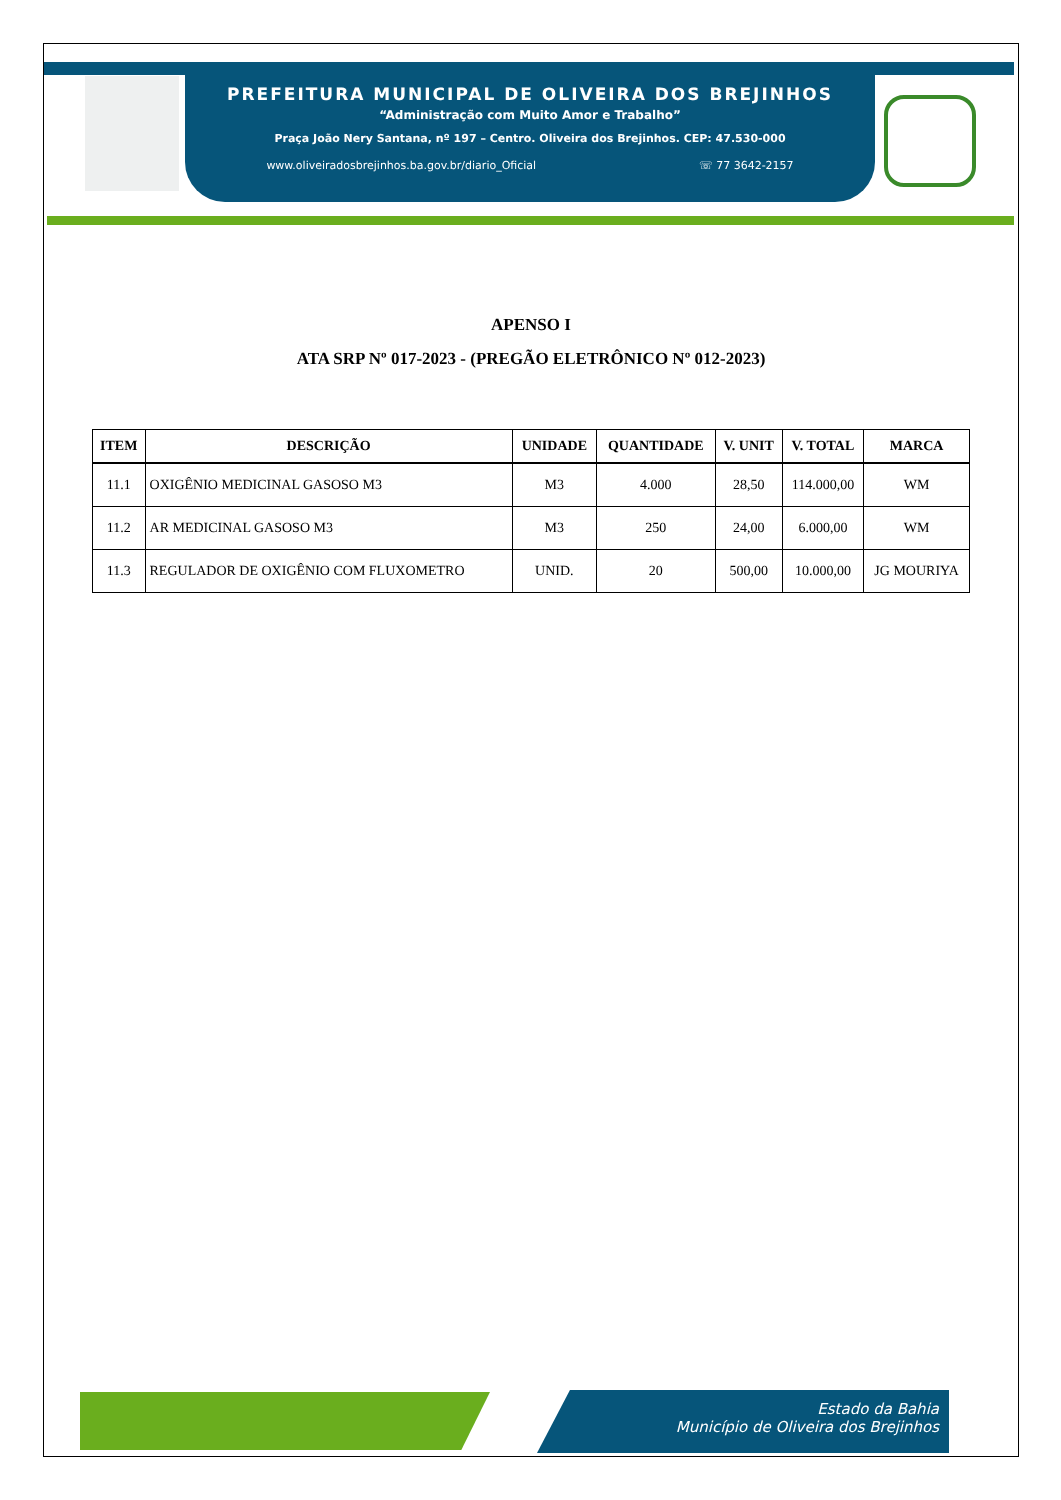PREFEITURA MUNICIPAL DE OLIVEIRA DOS BREJINHOS
“Administração com Muito Amor e Trabalho”
Praça João Nery Santana, nº 197 – Centro. Oliveira dos Brejinhos. CEP: 47.530-000
www.oliveiradosbrejinhos.ba.gov.br/diario_Oficial ☏ 77 3642-2157
APENSO I
ATA SRP Nº 017-2023 - (PREGÃO ELETRÔNICO Nº 012-2023)
| ITEM | DESCRIÇÃO | UNIDADE | QUANTIDADE | V. UNIT | V. TOTAL | MARCA |
| --- | --- | --- | --- | --- | --- | --- |
| 11.1 | OXIGÊNIO MEDICINAL GASOSO M3 | M3 | 4.000 | 28,50 | 114.000,00 | WM |
| 11.2 | AR MEDICINAL GASOSO M3 | M3 | 250 | 24,00 | 6.000,00 | WM |
| 11.3 | REGULADOR DE OXIGÊNIO COM FLUXOMETRO | UNID. | 20 | 500,00 | 10.000,00 | JG MOURIYA |
Estado da Bahia
Município de Oliveira dos Brejinhos